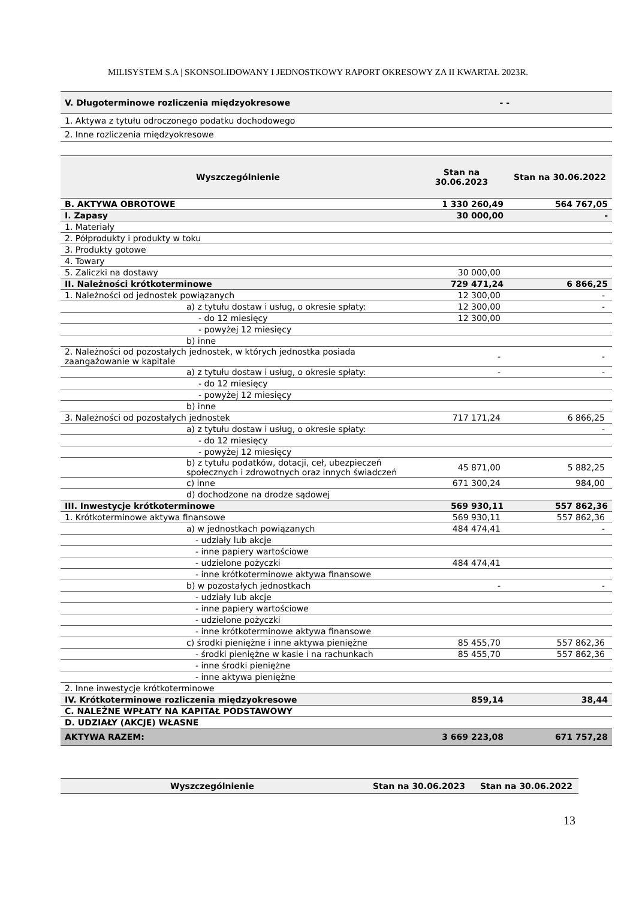MILISYSTEM S.A | SKONSOLIDOWANY I JEDNOSTKOWY RAPORT OKRESOWY ZA II KWARTAŁ 2023R.
| V. Długoterminowe rozliczenia międzyokresowe | - - | |
| 1. Aktywa z tytułu odroczonego podatku dochodowego | | |
| 2. Inne rozliczenia międzyokresowe | | |
| Wyszczególnienie | Stan na 30.06.2023 | Stan na 30.06.2022 |
| --- | --- | --- |
| B. AKTYWA OBROTOWE | 1 330 260,49 | 564 767,05 |
| I. Zapasy | 30 000,00 | - |
| 1. Materiały | | |
| 2. Półprodukty i produkty w toku | | |
| 3. Produkty gotowe | | |
| 4. Towary | | |
| 5. Zaliczki na dostawy | 30 000,00 | |
| II. Należności krótkoterminowe | 729 471,24 | 6 866,25 |
| 1. Należności od jednostek powiązanych | 12 300,00 | - |
| a) z tytułu dostaw i usług, o okresie spłaty: | 12 300,00 | - |
| - do 12 miesięcy | 12 300,00 | |
| - powyżej 12 miesięcy | | |
| b) inne | | |
| 2. Należności od pozostałych jednostek, w których jednostka posiada zaangażowanie w kapitale | - | - |
| a) z tytułu dostaw i usług, o okresie spłaty: | - | - |
| - do 12 miesięcy | | |
| - powyżej 12 miesięcy | | |
| b) inne | | |
| 3. Należności od pozostałych jednostek | 717 171,24 | 6 866,25 |
| a) z tytułu dostaw i usług, o okresie spłaty: | | - |
| - do 12 miesięcy | | |
| - powyżej 12 miesięcy | | |
| b) z tytułu podatków, dotacji, ceł, ubezpieczeń społecznych i zdrowotnych oraz innych świadczeń | 45 871,00 | 5 882,25 |
| c) inne | 671 300,24 | 984,00 |
| d) dochodzone na drodze sądowej | | |
| III. Inwestycje krótkoterminowe | 569 930,11 | 557 862,36 |
| 1. Krótkoterminowe aktywa finansowe | 569 930,11 | 557 862,36 |
| a) w jednostkach powiązanych | 484 474,41 | - |
| - udziały lub akcje | | |
| - inne papiery wartościowe | | |
| - udzielone pożyczki | 484 474,41 | |
| - inne krótkoterminowe aktywa finansowe | | |
| b) w pozostałych jednostkach | - | - |
| - udziały lub akcje | | |
| - inne papiery wartościowe | | |
| - udzielone pożyczki | | |
| - inne krótkoterminowe aktywa finansowe | | |
| c) środki pieniężne i inne aktywa pieniężne | 85 455,70 | 557 862,36 |
| - środki pieniężne w kasie i na rachunkach | 85 455,70 | 557 862,36 |
| - inne środki pieniężne | | |
| - inne aktywa pieniężne | | |
| 2. Inne inwestycje krótkoterminowe | | |
| IV. Krótkoterminowe rozliczenia międzyokresowe | 859,14 | 38,44 |
| C. NALEŻNE WPŁATY NA KAPITAŁ PODSTAWOWY | | |
| D. UDZIAŁY (AKCJE) WŁASNE | | |
| AKTYWA RAZEM: | 3 669 223,08 | 671 757,28 |
| Wyszczególnienie | Stan na 30.06.2023 | Stan na 30.06.2022 |
| --- | --- | --- |
13